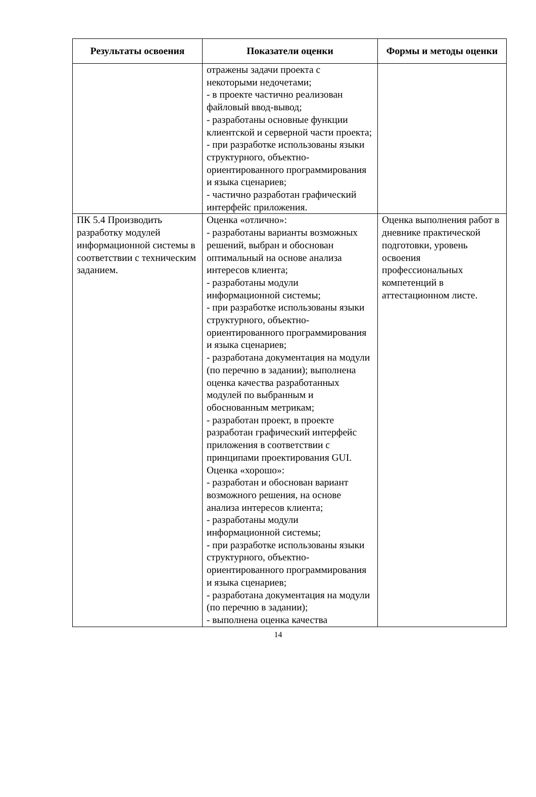| Результаты освоения | Показатели оценки | Формы и методы оценки |
| --- | --- | --- |
| | отражены задачи проекта с некоторыми недочетами; - в проекте частично реализован файловый ввод-вывод; - разработаны основные функции клиентской и серверной части проекта; - при разработке использованы языки структурного, объектно-ориентированного программирования и языка сценариев; - частично разработан графический интерфейс приложения. | |
| ПК 5.4 Производить разработку модулей информационной системы в соответствии с техническим заданием. | Оценка «отлично»: - разработаны варианты возможных решений, выбран и обоснован оптимальный на основе анализа интересов клиента; - разработаны модули информационной системы; - при разработке использованы языки структурного, объектно-ориентированного программирования и языка сценариев; - разработана документация на модули (по перечню в задании); выполнена оценка качества разработанных модулей по выбранным и обоснованным метрикам; - разработан проект, в проекте разработан графический интерфейс приложения в соответствии с принципами проектирования GUI. Оценка «хорошо»: - разработан и обоснован вариант возможного решения, на основе анализа интересов клиента; - разработаны модули информационной системы; - при разработке использованы языки структурного, объектно-ориентированного программирования и языка сценариев; - разработана документация на модули (по перечню в задании); - выполнена оценка качества | Оценка выполнения работ в дневнике практической подготовки, уровень освоения профессиональных компетенций в аттестационном листе. |
14